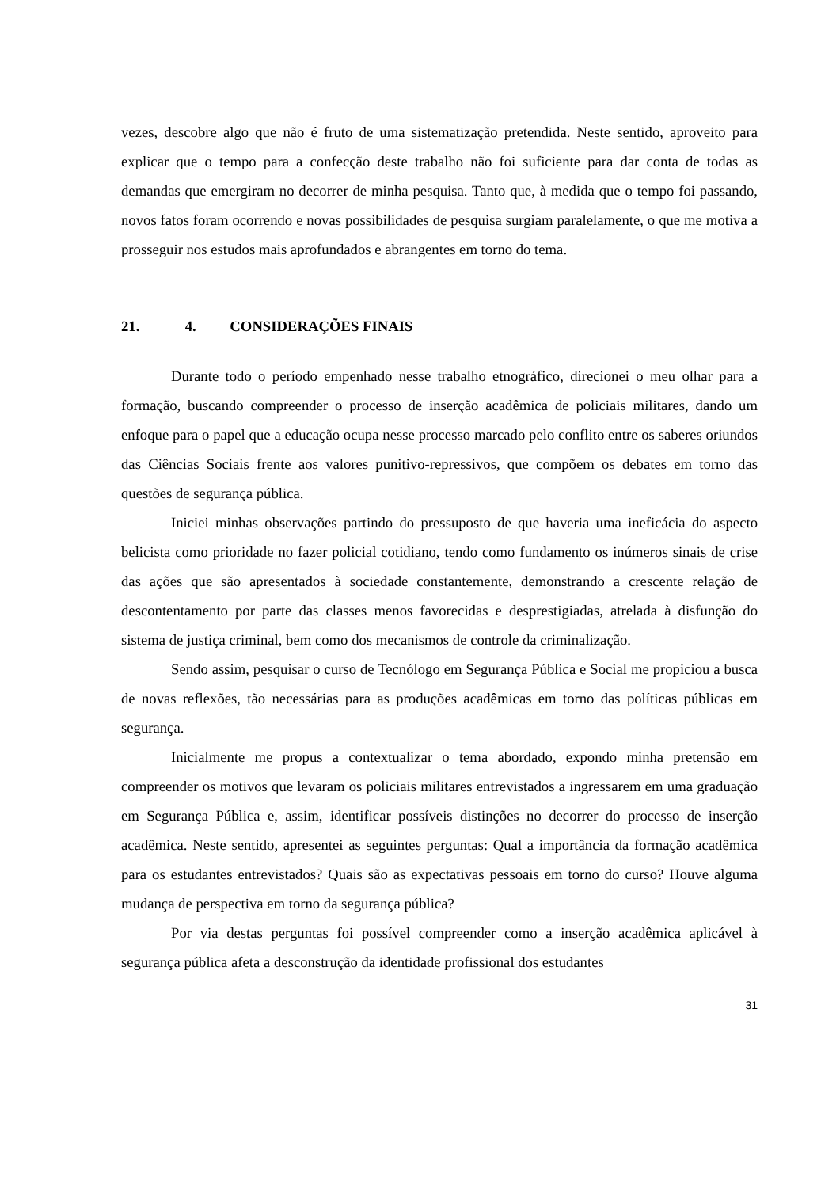vezes, descobre algo que não é fruto de uma sistematização pretendida. Neste sentido, aproveito para explicar que o tempo para a confecção deste trabalho não foi suficiente para dar conta de todas as demandas que emergiram no decorrer de minha pesquisa. Tanto que, à medida que o tempo foi passando, novos fatos foram ocorrendo e novas possibilidades de pesquisa surgiam paralelamente, o que me motiva a prosseguir nos estudos mais aprofundados e abrangentes em torno do tema.
21. 4. CONSIDERAÇÕES FINAIS
Durante todo o período empenhado nesse trabalho etnográfico, direcionei o meu olhar para a formação, buscando compreender o processo de inserção acadêmica de policiais militares, dando um enfoque para o papel que a educação ocupa nesse processo marcado pelo conflito entre os saberes oriundos das Ciências Sociais frente aos valores punitivo-repressivos, que compõem os debates em torno das questões de segurança pública.
Iniciei minhas observações partindo do pressuposto de que haveria uma ineficácia do aspecto belicista como prioridade no fazer policial cotidiano, tendo como fundamento os inúmeros sinais de crise das ações que são apresentados à sociedade constantemente, demonstrando a crescente relação de descontentamento por parte das classes menos favorecidas e desprestigiadas, atrelada à disfunção do sistema de justiça criminal, bem como dos mecanismos de controle da criminalização.
Sendo assim, pesquisar o curso de Tecnólogo em Segurança Pública e Social me propiciou a busca de novas reflexões, tão necessárias para as produções acadêmicas em torno das políticas públicas em segurança.
Inicialmente me propus a contextualizar o tema abordado, expondo minha pretensão em compreender os motivos que levaram os policiais militares entrevistados a ingressarem em uma graduação em Segurança Pública e, assim, identificar possíveis distinções no decorrer do processo de inserção acadêmica. Neste sentido, apresentei as seguintes perguntas: Qual a importância da formação acadêmica para os estudantes entrevistados? Quais são as expectativas pessoais em torno do curso? Houve alguma mudança de perspectiva em torno da segurança pública?
Por via destas perguntas foi possível compreender como a inserção acadêmica aplicável à segurança pública afeta a desconstrução da identidade profissional dos estudantes
31